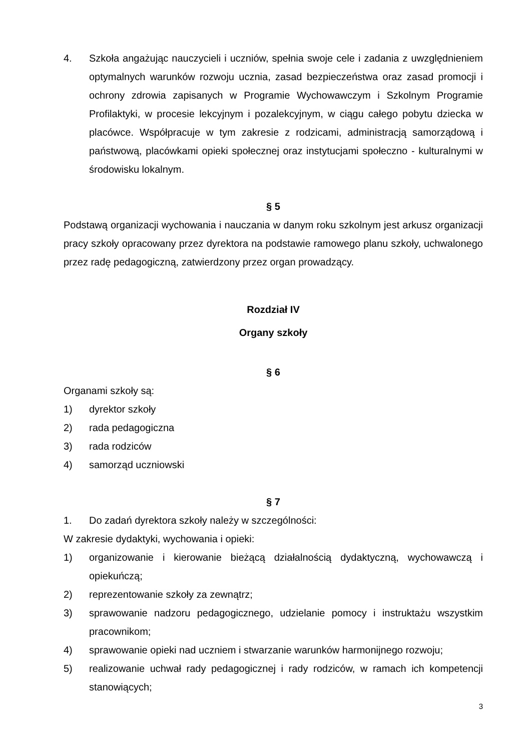4. Szkoła angażując nauczycieli i uczniów, spełnia swoje cele i zadania z uwzględnieniem optymalnych warunków rozwoju ucznia, zasad bezpieczeństwa oraz zasad promocji i ochrony zdrowia zapisanych w Programie Wychowawczym i Szkolnym Programie Profilaktyki, w procesie lekcyjnym i pozalekcyjnym, w ciągu całego pobytu dziecka w placówce. Współpracuje w tym zakresie z rodzicami, administracją samorządową i państwową, placówkami opieki społecznej oraz instytucjami społeczno - kulturalnymi w środowisku lokalnym.
§ 5
Podstawą organizacji wychowania i nauczania w danym roku szkolnym jest arkusz organizacji pracy szkoły opracowany przez dyrektora na podstawie ramowego planu szkoły, uchwalonego przez radę pedagogiczną, zatwierdzony przez organ prowadzący.
Rozdział IV
Organy szkoły
§ 6
Organami szkoły są:
1) dyrektor szkoły
2) rada pedagogiczna
3) rada rodziców
4) samorząd uczniowski
§ 7
1. Do zadań dyrektora szkoły należy w szczególności:
W zakresie dydaktyki, wychowania i opieki:
1) organizowanie i kierowanie bieżącą działalnością dydaktyczną, wychowawczą i opiekuńczą;
2) reprezentowanie szkoły za zewnątrz;
3) sprawowanie nadzoru pedagogicznego, udzielanie pomocy i instruktażu wszystkim pracownikom;
4) sprawowanie opieki nad uczniem i stwarzanie warunków harmonijnego rozwoju;
5) realizowanie uchwał rady pedagogicznej i rady rodziców, w ramach ich kompetencji stanowiących;
3